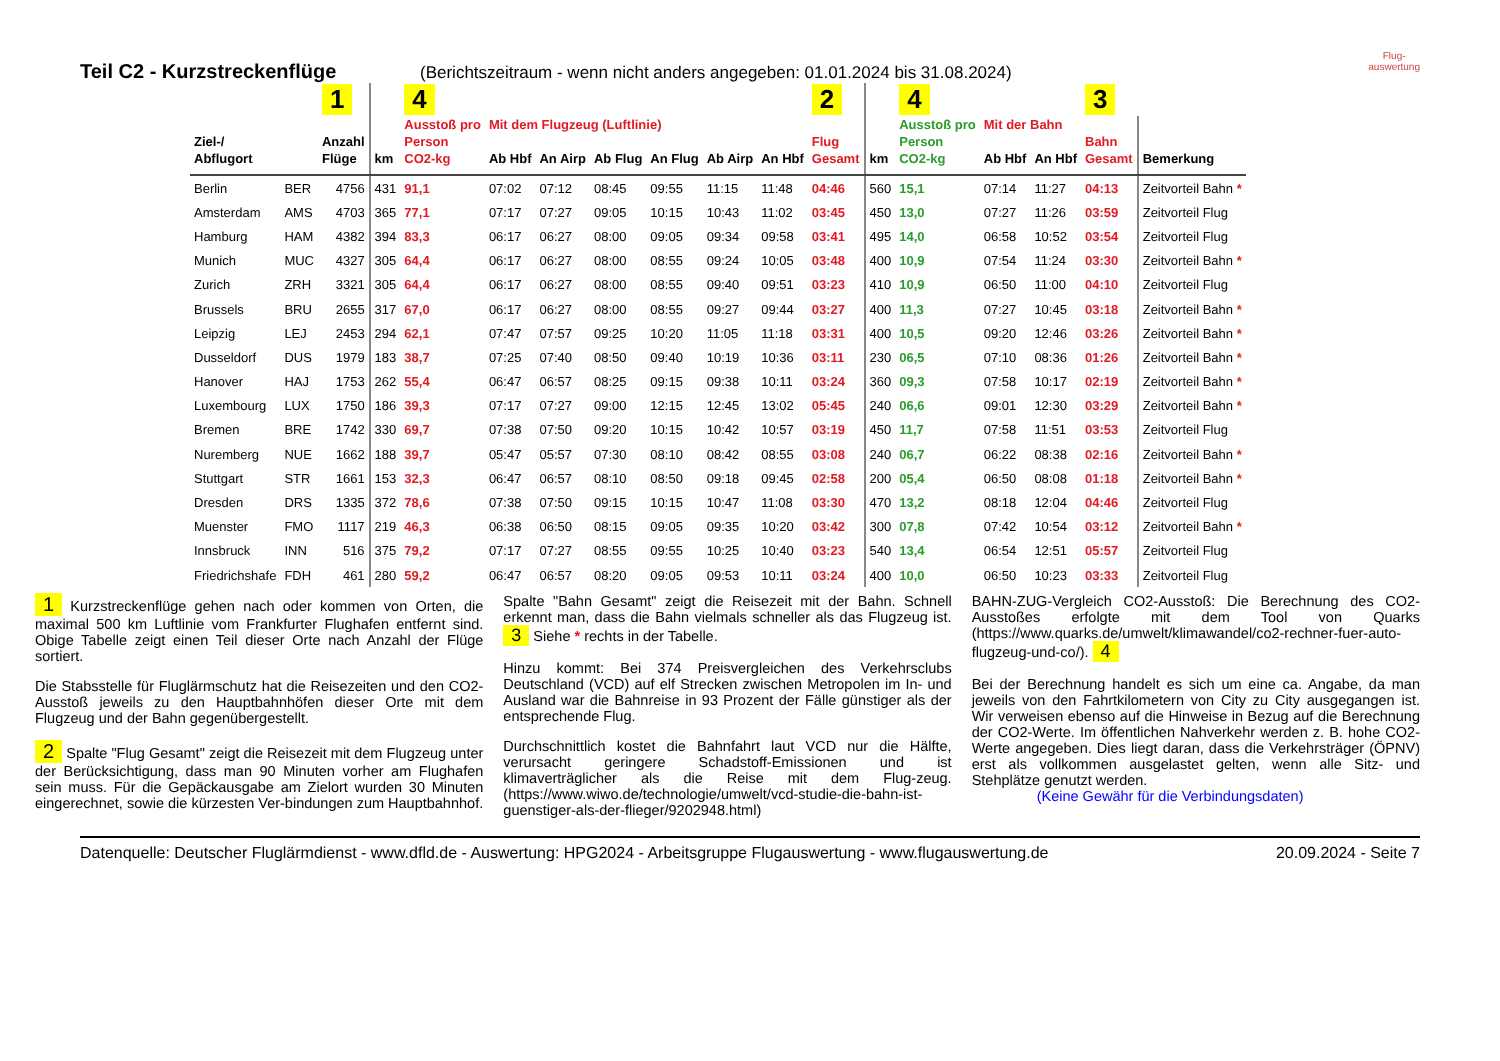Flug-
auswertung
Teil C2 - Kurzstreckenflüge (Berichtszeitraum - wenn nicht anders angegeben: 01.01.2024 bis 31.08.2024)
| | | 1 | | 4 | | | | | | | 2 | | 4 | | | 3 | |
| --- | --- | --- | --- | --- | --- | --- | --- | --- | --- | --- | --- | --- | --- | --- | --- | --- | --- |
| | | | | Ausstoß pro | Mit dem Flugzeug (Luftlinie) | | | | | | | | Ausstoß pro | Mit der Bahn | | | |
| Ziel-/ | | Anzahl | | Person | | | | | | | Flug | | Person | | | Bahn | |
| Abflugort | | Flüge | km | CO2-kg | Ab Hbf | An Airp | Ab Flug | An Flug | Ab Airp | An Hbf | Gesamt | km | CO2-kg | Ab Hbf | An Hbf | Gesamt | Bemerkung |
| Berlin | BER | 4756 | 431 | 91,1 | 07:02 | 07:12 | 08:45 | 09:55 | 11:15 | 11:48 | 04:46 | 560 | 15,1 | 07:14 | 11:27 | 04:13 | Zeitvorteil Bahn * |
| Amsterdam | AMS | 4703 | 365 | 77,1 | 07:17 | 07:27 | 09:05 | 10:15 | 10:43 | 11:02 | 03:45 | 450 | 13,0 | 07:27 | 11:26 | 03:59 | Zeitvorteil Flug |
| Hamburg | HAM | 4382 | 394 | 83,3 | 06:17 | 06:27 | 08:00 | 09:05 | 09:34 | 09:58 | 03:41 | 495 | 14,0 | 06:58 | 10:52 | 03:54 | Zeitvorteil Flug |
| Munich | MUC | 4327 | 305 | 64,4 | 06:17 | 06:27 | 08:00 | 08:55 | 09:24 | 10:05 | 03:48 | 400 | 10,9 | 07:54 | 11:24 | 03:30 | Zeitvorteil Bahn * |
| Zurich | ZRH | 3321 | 305 | 64,4 | 06:17 | 06:27 | 08:00 | 08:55 | 09:40 | 09:51 | 03:23 | 410 | 10,9 | 06:50 | 11:00 | 04:10 | Zeitvorteil Flug |
| Brussels | BRU | 2655 | 317 | 67,0 | 06:17 | 06:27 | 08:00 | 08:55 | 09:27 | 09:44 | 03:27 | 400 | 11,3 | 07:27 | 10:45 | 03:18 | Zeitvorteil Bahn * |
| Leipzig | LEJ | 2453 | 294 | 62,1 | 07:47 | 07:57 | 09:25 | 10:20 | 11:05 | 11:18 | 03:31 | 400 | 10,5 | 09:20 | 12:46 | 03:26 | Zeitvorteil Bahn * |
| Dusseldorf | DUS | 1979 | 183 | 38,7 | 07:25 | 07:40 | 08:50 | 09:40 | 10:19 | 10:36 | 03:11 | 230 | 06,5 | 07:10 | 08:36 | 01:26 | Zeitvorteil Bahn * |
| Hanover | HAJ | 1753 | 262 | 55,4 | 06:47 | 06:57 | 08:25 | 09:15 | 09:38 | 10:11 | 03:24 | 360 | 09,3 | 07:58 | 10:17 | 02:19 | Zeitvorteil Bahn * |
| Luxembourg | LUX | 1750 | 186 | 39,3 | 07:17 | 07:27 | 09:00 | 12:15 | 12:45 | 13:02 | 05:45 | 240 | 06,6 | 09:01 | 12:30 | 03:29 | Zeitvorteil Bahn * |
| Bremen | BRE | 1742 | 330 | 69,7 | 07:38 | 07:50 | 09:20 | 10:15 | 10:42 | 10:57 | 03:19 | 450 | 11,7 | 07:58 | 11:51 | 03:53 | Zeitvorteil Flug |
| Nuremberg | NUE | 1662 | 188 | 39,7 | 05:47 | 05:57 | 07:30 | 08:10 | 08:42 | 08:55 | 03:08 | 240 | 06,7 | 06:22 | 08:38 | 02:16 | Zeitvorteil Bahn * |
| Stuttgart | STR | 1661 | 153 | 32,3 | 06:47 | 06:57 | 08:10 | 08:50 | 09:18 | 09:45 | 02:58 | 200 | 05,4 | 06:50 | 08:08 | 01:18 | Zeitvorteil Bahn * |
| Dresden | DRS | 1335 | 372 | 78,6 | 07:38 | 07:50 | 09:15 | 10:15 | 10:47 | 11:08 | 03:30 | 470 | 13,2 | 08:18 | 12:04 | 04:46 | Zeitvorteil Flug |
| Muenster | FMO | 1117 | 219 | 46,3 | 06:38 | 06:50 | 08:15 | 09:05 | 09:35 | 10:20 | 03:42 | 300 | 07,8 | 07:42 | 10:54 | 03:12 | Zeitvorteil Bahn * |
| Innsbruck | INN | 516 | 375 | 79,2 | 07:17 | 07:27 | 08:55 | 09:55 | 10:25 | 10:40 | 03:23 | 540 | 13,4 | 06:54 | 12:51 | 05:57 | Zeitvorteil Flug |
| Friedrichshafe | FDH | 461 | 280 | 59,2 | 06:47 | 06:57 | 08:20 | 09:05 | 09:53 | 10:11 | 03:24 | 400 | 10,0 | 06:50 | 10:23 | 03:33 | Zeitvorteil Flug |
1 Kurzstreckenflüge gehen nach oder kommen von Orten, die maximal 500 km Luftlinie vom Frankfurter Flughafen entfernt sind. Obige Tabelle zeigt einen Teil dieser Orte nach Anzahl der Flüge sortiert.
Die Stabsstelle für Fluglärmschutz hat die Reisezeiten und den CO2-Ausstoß jeweils zu den Hauptbahnhöfen dieser Orte mit dem Flugzeug und der Bahn gegenübergestellt.
2 Spalte "Flug Gesamt" zeigt die Reisezeit mit dem Flugzeug unter der Berücksichtigung, dass man 90 Minuten vorher am Flughafen sein muss. Für die Gepäckausgabe am Zielort wurden 30 Minuten eingerechnet, sowie die kürzesten Ver-bindungen zum Hauptbahnhof.
Spalte "Bahn Gesamt" zeigt die Reisezeit mit der Bahn. Schnell erkennt man, dass die Bahn vielmals schneller als das Flugzeug ist. 3 Siehe * rechts in der Tabelle.
Hinzu kommt: Bei 374 Preisvergleichen des Verkehrsclubs Deutschland (VCD) auf elf Strecken zwischen Metropolen im In- und Ausland war die Bahnreise in 93 Prozent der Fälle günstiger als der entsprechende Flug.
Durchschnittlich kostet die Bahnfahrt laut VCD nur die Hälfte, verursacht geringere Schadstoff-Emissionen und ist klimaverträglicher als die Reise mit dem Flug-zeug. (https://www.wiwo.de/technologie/umwelt/vcd-studie-die-bahn-ist-guenstiger-als-der-flieger/9202948.html)
BAHN-ZUG-Vergleich CO2-Ausstoß: Die Berechnung des CO2-Ausstoßes erfolgte mit dem Tool von Quarks (https://www.quarks.de/umwelt/klimawandel/co2-rechner-fuer-auto-flugzeug-und-co/). 4
Bei der Berechnung handelt es sich um eine ca. Angabe, da man jeweils von den Fahrtkilometern von City zu City ausgegangen ist. Wir verweisen ebenso auf die Hinweise in Bezug auf die Berechnung der CO2-Werte. Im öffentlichen Nahverkehr werden z. B. hohe CO2-Werte angegeben. Dies liegt daran, dass die Verkehrsträger (ÖPNV) erst als vollkommen ausgelastet gelten, wenn alle Sitz- und Stehplätze genutzt werden.
(Keine Gewähr für die Verbindungsdaten)
Datenquelle: Deutscher Fluglärmdienst - www.dfld.de - Auswertung: HPG2024 - Arbeitsgruppe Flugauswertung - www.flugauswertung.de 20.09.2024 - Seite 7